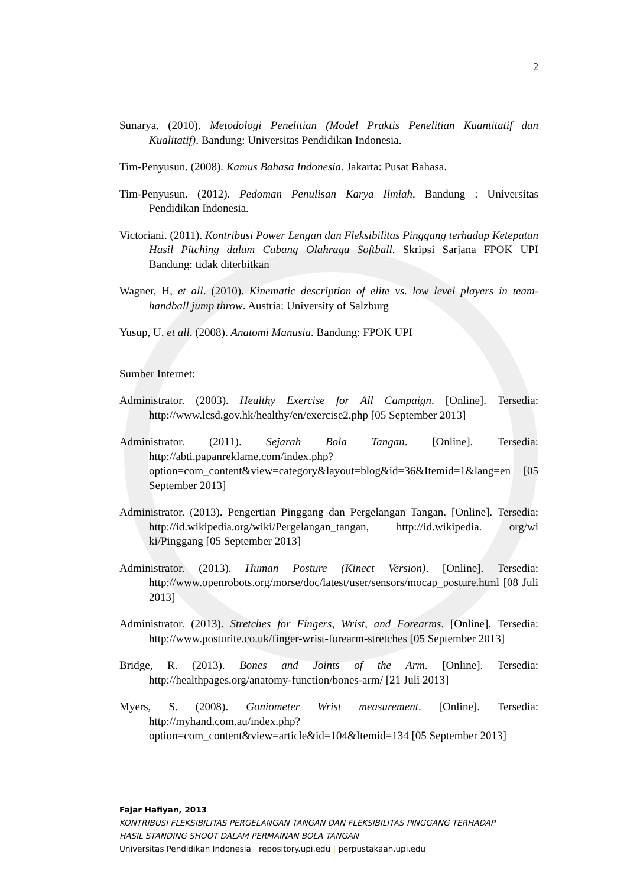2
Sunarya. (2010). Metodologi Penelitian (Model Praktis Penelitian Kuantitatif dan Kualitatif). Bandung: Universitas Pendidikan Indonesia.
Tim-Penyusun. (2008). Kamus Bahasa Indonesia. Jakarta: Pusat Bahasa.
Tim-Penyusun. (2012). Pedoman Penulisan Karya Ilmiah. Bandung : Universitas Pendidikan Indonesia.
Victoriani. (2011). Kontribusi Power Lengan dan Fleksibilitas Pinggang terhadap Ketepatan Hasil Pitching dalam Cabang Olahraga Softball. Skripsi Sarjana FPOK UPI Bandung: tidak diterbitkan
Wagner, H, et all. (2010). Kinematic description of elite vs. low level players in team-handball jump throw. Austria: University of Salzburg
Yusup, U. et all. (2008). Anatomi Manusia. Bandung: FPOK UPI
Sumber Internet:
Administrator. (2003). Healthy Exercise for All Campaign. [Online]. Tersedia: http://www.lcsd.gov.hk/healthy/en/exercise2.php [05 September 2013]
Administrator. (2011). Sejarah Bola Tangan. [Online]. Tersedia: http://abti.papanreklame.com/index.php?option=com_content&view=category&layout=blog&id=36&Itemid=1&lang=en [05 September 2013]
Administrator. (2013). Pengertian Pinggang dan Pergelangan Tangan. [Online]. Tersedia: http://id.wikipedia.org/wiki/Pergelangan_tangan, http://id.wikipedia. org/wi ki/Pinggang [05 September 2013]
Administrator. (2013). Human Posture (Kinect Version). [Online]. Tersedia: http://www.openrobots.org/morse/doc/latest/user/sensors/mocap_posture.html [08 Juli 2013]
Administrator. (2013). Stretches for Fingers, Wrist, and Forearms. [Online]. Tersedia: http://www.posturite.co.uk/finger-wrist-forearm-stretches [05 September 2013]
Bridge, R. (2013). Bones and Joints of the Arm. [Online]. Tersedia: http://healthpages.org/anatomy-function/bones-arm/ [21 Juli 2013]
Myers, S. (2008). Goniometer Wrist measurement. [Online]. Tersedia: http://myhand.com.au/index.php?option=com_content&view=article&id=104&Itemid=134 [05 September 2013]
Fajar Hafiyan, 2013
KONTRIBUSI FLEKSIBILITAS PERGELANGAN TANGAN DAN FLEKSIBILITAS PINGGANG TERHADAP
HASIL STANDING SHOOT DALAM PERMAINAN BOLA TANGAN
Universitas Pendidikan Indonesia | repository.upi.edu | perpustakaan.upi.edu